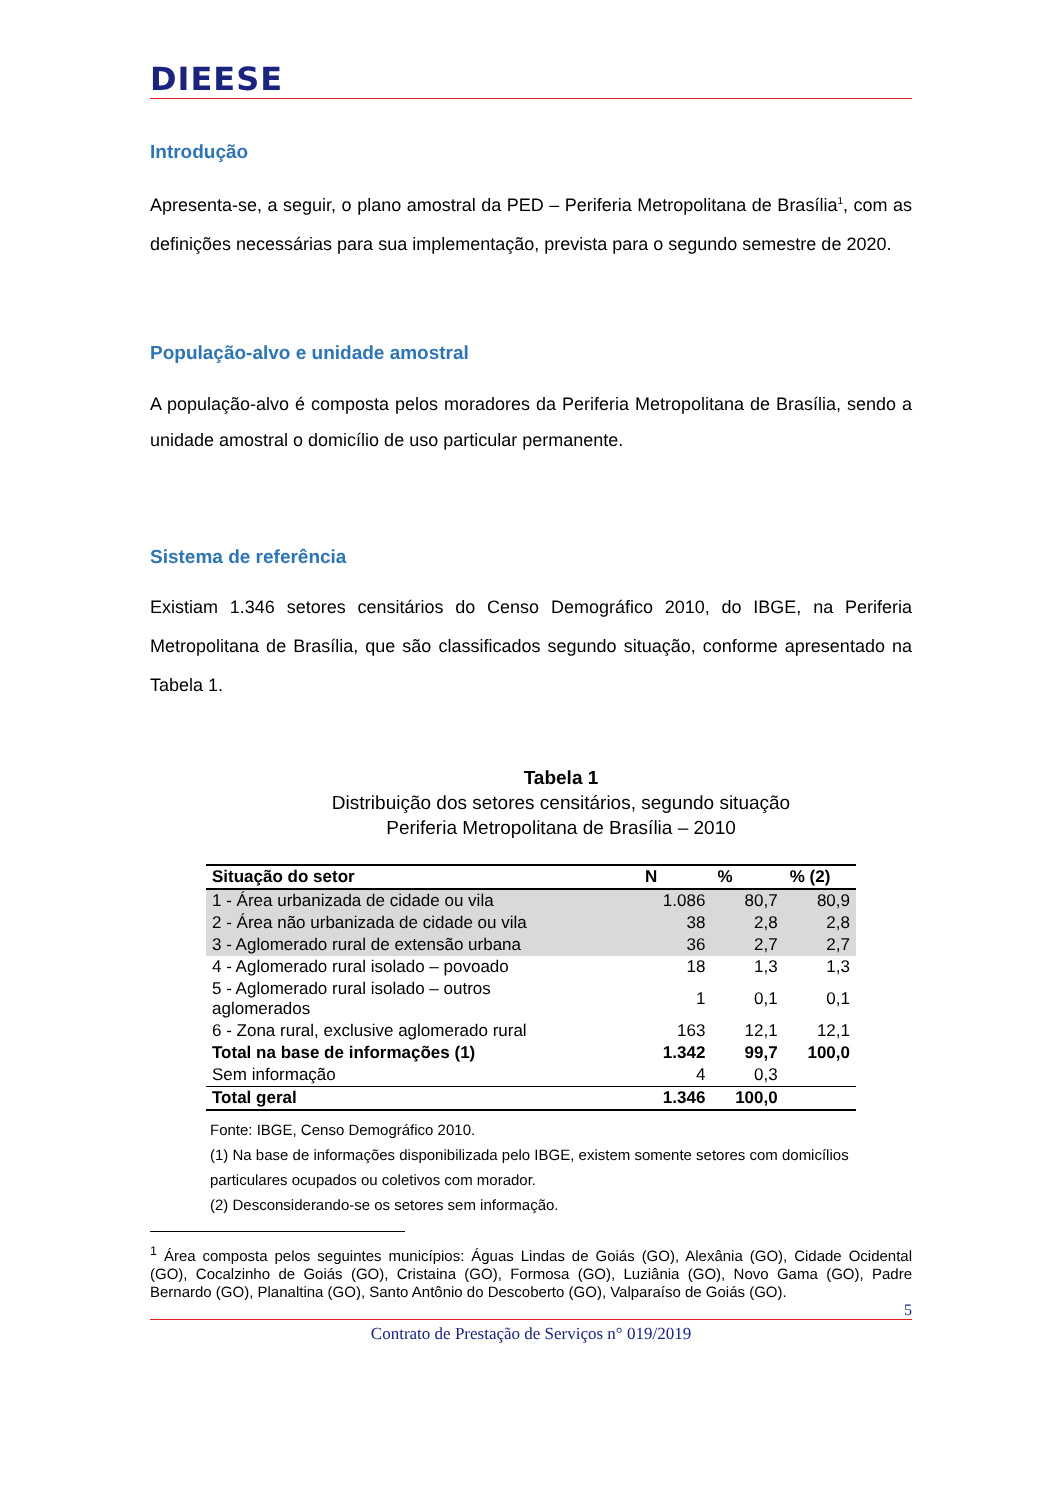DIEESE
Introdução
Apresenta-se, a seguir, o plano amostral da PED – Periferia Metropolitana de Brasília<sup>1</sup>, com as definições necessárias para sua implementação, prevista para o segundo semestre de 2020.
População-alvo e unidade amostral
A população-alvo é composta pelos moradores da Periferia Metropolitana de Brasília, sendo a unidade amostral o domicílio de uso particular permanente.
Sistema de referência
Existiam 1.346 setores censitários do Censo Demográfico 2010, do IBGE, na Periferia Metropolitana de Brasília, que são classificados segundo situação, conforme apresentado na Tabela 1.
Tabela 1
Distribuição dos setores censitários, segundo situação
Periferia Metropolitana de Brasília – 2010
| Situação do setor | N | % | % (2) |
| --- | --- | --- | --- |
| 1 - Área urbanizada de cidade ou vila | 1.086 | 80,7 | 80,9 |
| 2 - Área não urbanizada de cidade ou vila | 38 | 2,8 | 2,8 |
| 3 - Aglomerado rural de extensão urbana | 36 | 2,7 | 2,7 |
| 4 - Aglomerado rural isolado – povoado | 18 | 1,3 | 1,3 |
| 5 - Aglomerado rural isolado – outros aglomerados | 1 | 0,1 | 0,1 |
| 6 - Zona rural, exclusive aglomerado rural | 163 | 12,1 | 12,1 |
| Total na base de informações (1) | 1.342 | 99,7 | 100,0 |
| Sem informação | 4 | 0,3 | |
| Total geral | 1.346 | 100,0 | |
Fonte: IBGE, Censo Demográfico 2010.
(1) Na base de informações disponibilizada pelo IBGE, existem somente setores com domicílios particulares ocupados ou coletivos com morador.
(2) Desconsiderando-se os setores sem informação.
<sup>1</sup> Área composta pelos seguintes municípios: Águas Lindas de Goiás (GO), Alexânia (GO), Cidade Ocidental (GO), Cocalzinho de Goiás (GO), Cristaina (GO), Formosa (GO), Luziânia (GO), Novo Gama (GO), Padre Bernardo (GO), Planaltina (GO), Santo Antônio do Descoberto (GO), Valparaíso de Goiás (GO).
5
Contrato de Prestação de Serviços n° 019/2019